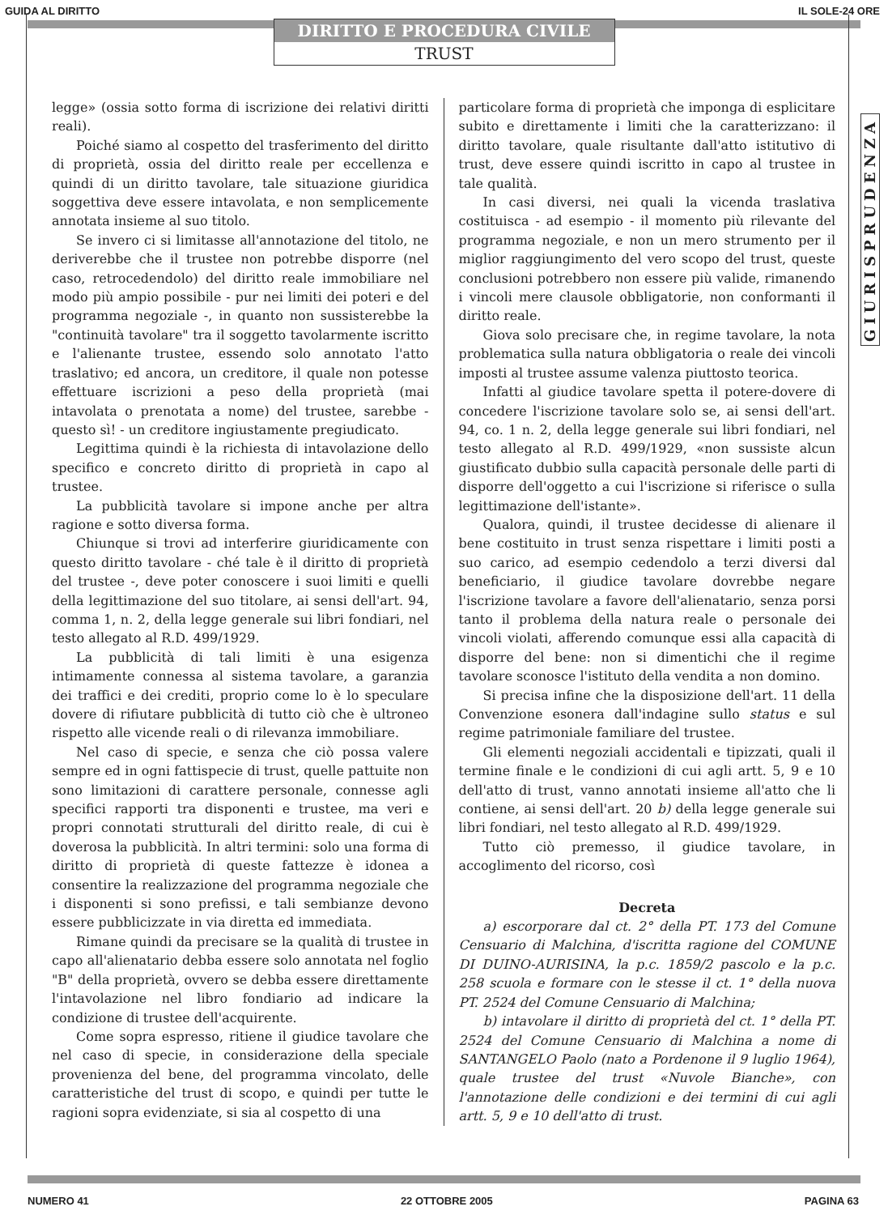GUIDA AL DIRITTO IL SOLE-24 ORE
DIRITTO E PROCEDURA CIVILE
TRUST
GIURISPRUDENZA
legge» (ossia sotto forma di iscrizione dei relativi diritti reali).
Poiché siamo al cospetto del trasferimento del diritto di proprietà, ossia del diritto reale per eccellenza e quindi di un diritto tavolare, tale situazione giuridica soggettiva deve essere intavolata, e non semplicemente annotata insieme al suo titolo.
Se invero ci si limitasse all'annotazione del titolo, ne deriverebbe che il trustee non potrebbe disporre (nel caso, retrocedendolo) del diritto reale immobiliare nel modo più ampio possibile - pur nei limiti dei poteri e del programma negoziale -, in quanto non sussisterebbe la "continuità tavolare" tra il soggetto tavolarmente iscritto e l'alienante trustee, essendo solo annotato l'atto traslativo; ed ancora, un creditore, il quale non potesse effettuare iscrizioni a peso della proprietà (mai intavolata o prenotata a nome) del trustee, sarebbe - questo sì! - un creditore ingiustamente pregiudicato.
Legittima quindi è la richiesta di intavolazione dello specifico e concreto diritto di proprietà in capo al trustee.
La pubblicità tavolare si impone anche per altra ragione e sotto diversa forma.
Chiunque si trovi ad interferire giuridicamente con questo diritto tavolare - ché tale è il diritto di proprietà del trustee -, deve poter conoscere i suoi limiti e quelli della legittimazione del suo titolare, ai sensi dell'art. 94, comma 1, n. 2, della legge generale sui libri fondiari, nel testo allegato al R.D. 499/1929.
La pubblicità di tali limiti è una esigenza intimamente connessa al sistema tavolare, a garanzia dei traffici e dei crediti, proprio come lo è lo speculare dovere di rifiutare pubblicità di tutto ciò che è ultroneo rispetto alle vicende reali o di rilevanza immobiliare.
Nel caso di specie, e senza che ciò possa valere sempre ed in ogni fattispecie di trust, quelle pattuite non sono limitazioni di carattere personale, connesse agli specifici rapporti tra disponenti e trustee, ma veri e propri connotati strutturali del diritto reale, di cui è doverosa la pubblicità. In altri termini: solo una forma di diritto di proprietà di queste fattezze è idonea a consentire la realizzazione del programma negoziale che i disponenti si sono prefissi, e tali sembianze devono essere pubblicizzate in via diretta ed immediata.
Rimane quindi da precisare se la qualità di trustee in capo all'alienatario debba essere solo annotata nel foglio "B" della proprietà, ovvero se debba essere direttamente l'intavolazione nel libro fondiario ad indicare la condizione di trustee dell'acquirente.
Come sopra espresso, ritiene il giudice tavolare che nel caso di specie, in considerazione della speciale provenienza del bene, del programma vincolato, delle caratteristiche del trust di scopo, e quindi per tutte le ragioni sopra evidenziate, si sia al cospetto di una
particolare forma di proprietà che imponga di esplicitare subito e direttamente i limiti che la caratterizzano: il diritto tavolare, quale risultante dall'atto istitutivo di trust, deve essere quindi iscritto in capo al trustee in tale qualità.
In casi diversi, nei quali la vicenda traslativa costituisca - ad esempio - il momento più rilevante del programma negoziale, e non un mero strumento per il miglior raggiungimento del vero scopo del trust, queste conclusioni potrebbero non essere più valide, rimanendo i vincoli mere clausole obbligatorie, non conformanti il diritto reale.
Giova solo precisare che, in regime tavolare, la nota problematica sulla natura obbligatoria o reale dei vincoli imposti al trustee assume valenza piuttosto teorica.
Infatti al giudice tavolare spetta il potere-dovere di concedere l'iscrizione tavolare solo se, ai sensi dell'art. 94, co. 1 n. 2, della legge generale sui libri fondiari, nel testo allegato al R.D. 499/1929, «non sussiste alcun giustificato dubbio sulla capacità personale delle parti di disporre dell'oggetto a cui l'iscrizione si riferisce o sulla legittimazione dell'istante».
Qualora, quindi, il trustee decidesse di alienare il bene costituito in trust senza rispettare i limiti posti a suo carico, ad esempio cedendolo a terzi diversi dal beneficiario, il giudice tavolare dovrebbe negare l'iscrizione tavolare a favore dell'alienatario, senza porsi tanto il problema della natura reale o personale dei vincoli violati, afferendo comunque essi alla capacità di disporre del bene: non si dimentichi che il regime tavolare sconosce l'istituto della vendita a non domino.
Si precisa infine che la disposizione dell'art. 11 della Convenzione esonera dall'indagine sullo status e sul regime patrimoniale familiare del trustee.
Gli elementi negoziali accidentali e tipizzati, quali il termine finale e le condizioni di cui agli artt. 5, 9 e 10 dell'atto di trust, vanno annotati insieme all'atto che li contiene, ai sensi dell'art. 20 b) della legge generale sui libri fondiari, nel testo allegato al R.D. 499/1929.
Tutto ciò premesso, il giudice tavolare, in accoglimento del ricorso, così
Decreta
a) escorporare dal ct. 2° della PT. 173 del Comune Censuario di Malchina, d'iscritta ragione del COMUNE DI DUINO-AURISINA, la p.c. 1859/2 pascolo e la p.c. 258 scuola e formare con le stesse il ct. 1° della nuova PT. 2524 del Comune Censuario di Malchina;
b) intavolare il diritto di proprietà del ct. 1° della PT. 2524 del Comune Censuario di Malchina a nome di SANTANGELO Paolo (nato a Pordenone il 9 luglio 1964), quale trustee del trust «Nuvole Bianche», con l'annotazione delle condizioni e dei termini di cui agli artt. 5, 9 e 10 dell'atto di trust.
NUMERO 41 22 OTTOBRE 2005 PAGINA 63